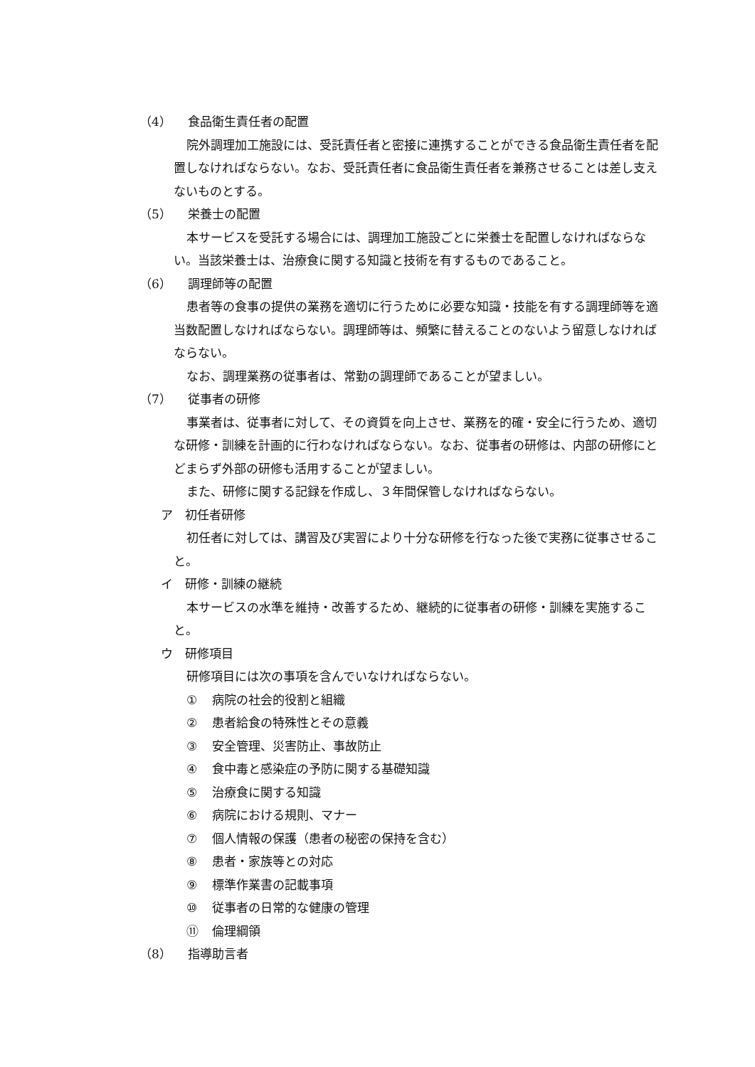（4） 食品衛生責任者の配置
院外調理加工施設には、受託責任者と密接に連携することができる食品衛生責任者を配置しなければならない。なお、受託責任者に食品衛生責任者を兼務させることは差し支えないものとする。
（5） 栄養士の配置
本サービスを受託する場合には、調理加工施設ごとに栄養士を配置しなければならない。当該栄養士は、治療食に関する知識と技術を有するものであること。
（6） 調理師等の配置
患者等の食事の提供の業務を適切に行うために必要な知識・技能を有する調理師等を適当数配置しなければならない。調理師等は、頻繁に替えることのないよう留意しなければならない。
なお、調理業務の従事者は、常勤の調理師であることが望ましい。
（7） 従事者の研修
事業者は、従事者に対して、その資質を向上させ、業務を的確・安全に行うため、適切な研修・訓練を計画的に行わなければならない。なお、従事者の研修は、内部の研修にとどまらず外部の研修も活用することが望ましい。
また、研修に関する記録を作成し、３年間保管しなければならない。
ア　初任者研修
初任者に対しては、講習及び実習により十分な研修を行なった後で実務に従事させること。
イ　研修・訓練の継続
本サービスの水準を維持・改善するため、継続的に従事者の研修・訓練を実施すること。
ウ　研修項目
研修項目には次の事項を含んでいなければならない。
① 病院の社会的役割と組織
② 患者給食の特殊性とその意義
③ 安全管理、災害防止、事故防止
④ 食中毒と感染症の予防に関する基礎知識
⑤ 治療食に関する知識
⑥ 病院における規則、マナー
⑦ 個人情報の保護（患者の秘密の保持を含む）
⑧ 患者・家族等との対応
⑨ 標準作業書の記載事項
⑩ 従事者の日常的な健康の管理
⑪ 倫理綱領
（8） 指導助言者